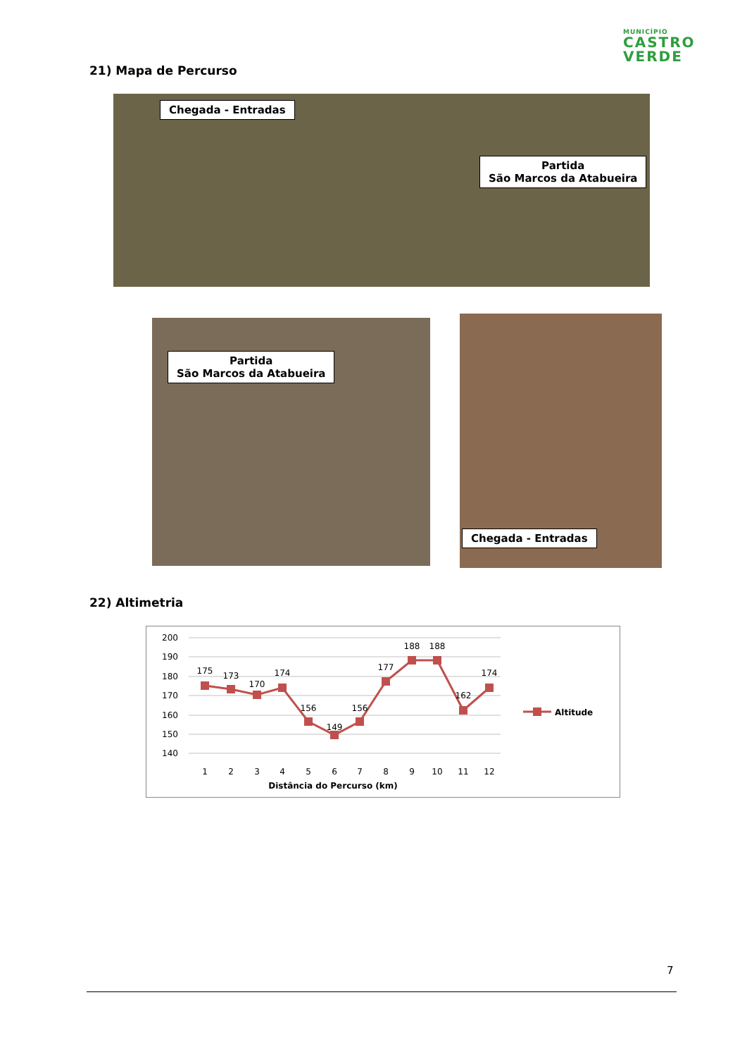MUNICÍPIO
CASTRO
VERDE
21) Mapa de Percurso
Chegada - Entradas
Partida
São Marcos da Atabueira
Partida
São Marcos da Atabueira
Chegada - Entradas
22) Altimetria
200
190
180
170
160
150
140
175
173
170
174
156
149
156
177
188
188
162
174
1
2
3
4
5
6
7
8
9
10
11
12
Distância do Percurso (km)
Altitude
7